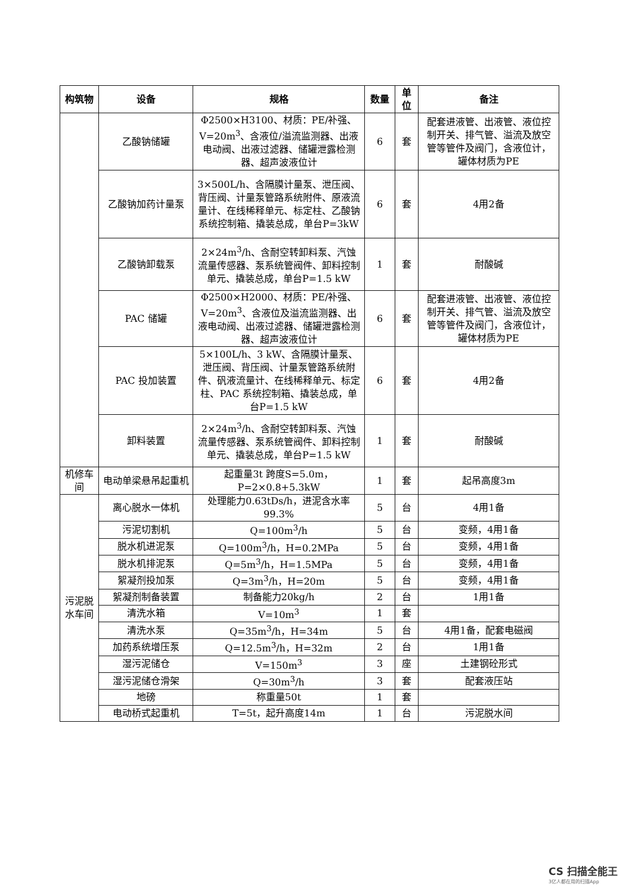| 构筑物 | 设备 | 规格 | 数量 | 单位 | 备注 |
| --- | --- | --- | --- | --- | --- |
| | 乙酸钠储罐 | Φ2500×H3100、材质：PE/补强、V=20m<sup>3</sup>、含液位/溢流监测器、出液电动阀、出液过滤器、储罐泄露检测器、超声波液位计 | 6 | 套 | 配套进液管、出液管、液位控制开关、排气管、溢流及放空管等管件及阀门，含液位计，罐体材质为PE |
| | 乙酸钠加药计量泵 | 3×500L/h、含隔膜计量泵、泄压阀、背压阀、计量泵管路系统附件、原液流量计、在线稀释单元、标定柱、乙酸钠系统控制箱、撬装总成，单台P=3kW | 6 | 套 | 4用2备 |
| | 乙酸钠卸载泵 | 2×24m<sup>3</sup>/h、含耐空转卸料泵、汽蚀流量传感器、泵系统管阀件、卸料控制单元、撬装总成，单台P=1.5 kW | 1 | 套 | 耐酸碱 |
| | PAC 储罐 | Φ2500×H2000、材质：PE/补强、V=20m<sup>3</sup>、含液位及溢流监测器、出液电动阀、出液过滤器、储罐泄露检测器、超声波液位计 | 6 | 套 | 配套进液管、出液管、液位控制开关、排气管、溢流及放空管等管件及阀门，含液位计，罐体材质为PE |
| | PAC 投加装置 | 5×100L/h、3 kW、含隔膜计量泵、泄压阀、背压阀、计量泵管路系统附件、矾液流量计、在线稀释单元、标定柱、PAC 系统控制箱、撬装总成，单台P=1.5 kW | 6 | 套 | 4用2备 |
| | 卸料装置 | 2×24m<sup>3</sup>/h、含耐空转卸料泵、汽蚀流量传感器、泵系统管阀件、卸料控制单元、撬装总成，单台P=1.5 kW | 1 | 套 | 耐酸碱 |
| 机修车间 | 电动单梁悬吊起重机 | 起重量3t 跨度S=5.0m，P=2×0.8+5.3kW | 1 | 套 | 起吊高度3m |
| 污泥脱水车间 | 离心脱水一体机 | 处理能力0.63tDs/h，进泥含水率99.3% | 5 | 台 | 4用1备 |
| | 污泥切割机 | Q=100m<sup>3</sup>/h | 5 | 台 | 变频，4用1备 |
| | 脱水机进泥泵 | Q=100m<sup>3</sup>/h，H=0.2MPa | 5 | 台 | 变频，4用1备 |
| | 脱水机排泥泵 | Q=5m<sup>3</sup>/h，H=1.5MPa | 5 | 台 | 变频，4用1备 |
| | 絮凝剂投加泵 | Q=3m<sup>3</sup>/h，H=20m | 5 | 台 | 变频，4用1备 |
| | 絮凝剂制备装置 | 制备能力20kg/h | 2 | 台 | 1用1备 |
| | 清洗水箱 | V=10m<sup>3</sup> | 1 | 套 | |
| | 清洗水泵 | Q=35m<sup>3</sup>/h，H=34m | 5 | 台 | 4用1备，配套电磁阀 |
| | 加药系统增压泵 | Q=12.5m<sup>3</sup>/h，H=32m | 2 | 台 | 1用1备 |
| | 湿污泥储仓 | V=150m<sup>3</sup> | 3 | 座 | 土建钢砼形式 |
| | 湿污泥储仓滑架 | Q=30m<sup>3</sup>/h | 3 | 套 | 配套液压站 |
| | 地磅 | 称重量50t | 1 | 套 | |
| | 电动桥式起重机 | T=5t，起升高度14m | 1 | 台 | 污泥脱水间 |
CS 扫描全能王
3亿人都在用的扫描App